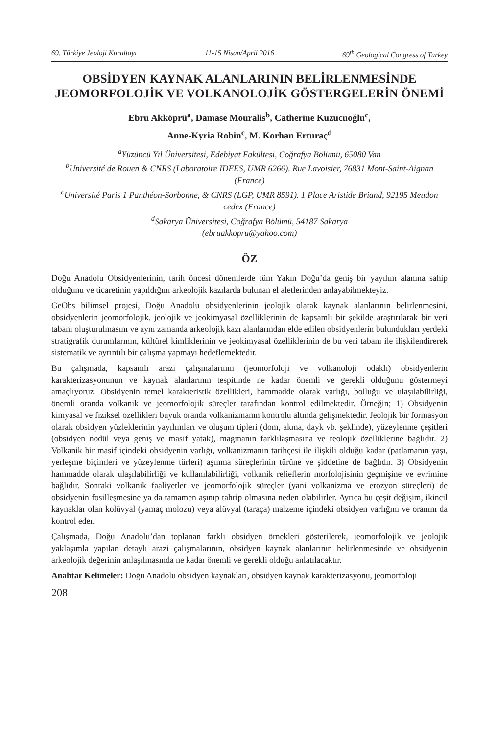69. Türkiye Jeoloji Kurultayı 11-15 Nisan/April 2016 69<sup>th</sup> Geological Congress of Turkey
OBSİDYEN KAYNAK ALANLARININ BELİRLENMESİNDE JEOMORFOLOJİK VE VOLKANOLOJİK GÖSTERGELERİN ÖNEMİ
Ebru Akköprü<sup>a</sup>, Damase Mouralis<sup>b</sup>, Catherine Kuzucuoğlu<sup>c</sup>,
Anne-Kyria Robin<sup>c</sup>, M. Korhan Erturaç<sup>d</sup>
<sup>a</sup> Yüzüncü Yıl Üniversitesi, Edebiyat Fakültesi, Coğrafya Bölümü, 65080 Van
<sup>b</sup> Université de Rouen & CNRS (Laboratoire IDEES, UMR 6266). Rue Lavoisier, 76831 Mont-Saint-Aignan (France)
<sup>c</sup> Université Paris 1 Panthéon-Sorbonne, & CNRS (LGP, UMR 8591). 1 Place Aristide Briand, 92195 Meudon cedex (France)
<sup>d</sup> Sakarya Üniversitesi, Coğrafya Bölümü, 54187 Sakarya
(ebruakkopru@yahoo.com)
ÖZ
Doğu Anadolu Obsidyenlerinin, tarih öncesi dönemlerde tüm Yakın Doğu’da geniş bir yayılım alanına sahip olduğunu ve ticaretinin yapıldığını arkeolojik kazılarda bulunan el aletlerinden anlayabilmekteyiz.
GeObs bilimsel projesi, Doğu Anadolu obsidyenlerinin jeolojik olarak kaynak alanlarının belirlenmesini, obsidyenlerin jeomorfolojik, jeolojik ve jeokimyasal özelliklerinin de kapsamlı bir şekilde araştırılarak bir veri tabanı oluşturulmasını ve aynı zamanda arkeolojik kazı alanlarından elde edilen obsidyenlerin bulundukları yerdeki stratigrafik durumlarının, kültürel kimliklerinin ve jeokimyasal özelliklerinin de bu veri tabanı ile ilişkilendirerek sistematik ve ayrıntılı bir çalışma yapmayı hedeflemektedir.
Bu çalışmada, kapsamlı arazi çalışmalarının (jeomorfoloji ve volkanoloji odaklı) obsidyenlerin karakterizasyonunun ve kaynak alanlarının tespitinde ne kadar önemli ve gerekli olduğunu göstermeyi amaçlıyoruz. Obsidyenin temel karakteristik özellikleri, hammadde olarak varlığı, bolluğu ve ulaşılabilirliği, önemli oranda volkanik ve jeomorfolojik süreçler tarafından kontrol edilmektedir. Örneğin; 1) Obsidyenin kimyasal ve fiziksel özellikleri büyük oranda volkanizmanın kontrolü altında gelişmektedir. Jeolojik bir formasyon olarak obsidyen yüzleklerinin yayılımları ve oluşum tipleri (dom, akma, dayk vb. şeklinde), yüzeylenme çeşitleri (obsidyen nodül veya geniş ve masif yatak), magmanın farklılaşmasına ve reolojik özelliklerine bağlıdır. 2) Volkanik bir masif içindeki obsidyenin varlığı, volkanizmanın tarihçesi ile ilişkili olduğu kadar (patlamanın yaşı, yerleşme biçimleri ve yüzeylenme türleri) aşınma süreçlerinin türüne ve şiddetine de bağlıdır. 3) Obsidyenin hammadde olarak ulaşılabilirliği ve kullanılabilirliği, volkanik reliefle­rin morfolojisinin geçmişine ve evrimine bağlıdır. Sonraki volkanik faaliyetler ve jeomorfolojik süreçler (yani volkanizma ve erozyon süreçleri) de obsidyenin fosilleşmesine ya da tamamen aşınıp tahrip olmasına neden olabilirler. Ayrıca bu çeşit değişim, ikincil kaynaklar olan kolüvyal (yamaç molozu) veya alüvyal (taraça) malzeme içindeki obsidyen varlığını ve oranını da kontrol eder.
Çalışmada, Doğu Anadolu’dan toplanan farklı obsidyen örnekleri gösterilerek, jeomorfolojik ve jeolojik yaklaşımla yapılan detaylı arazi çalışmalarının, obsidyen kaynak alanlarının belirlenmesinde ve obsidyenin arkeolojik değerinin anlaşılmasında ne kadar önemli ve gerekli olduğu anlatılacaktır.
Anahtar Kelimeler: Doğu Anadolu obsidyen kaynakları, obsidyen kaynak karakterizasyonu, jeomorfoloji
208